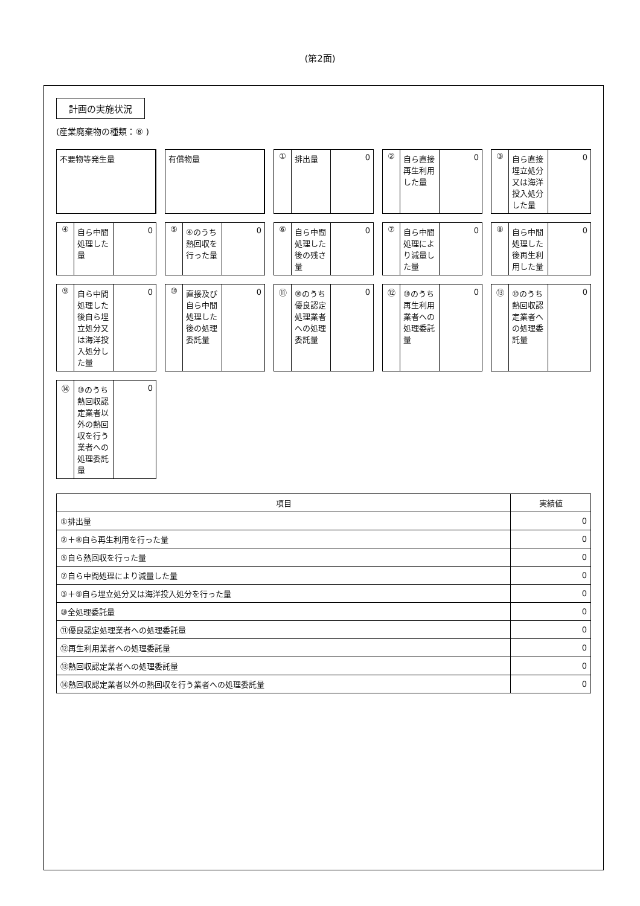(第2面)
計画の実施状況
(産業廃棄物の種類：⑧ )
不要物等発生量
有償物量
① 排出量 0
② 自ら直接再生利用した量 0
③ 自ら直接埋立処分又は海洋投入処分した量
0
④ 自ら中間処理した量 0
⑤ ④のうち熱回収を行った量 0
⑥ 自ら中間処理した後の残さ量 0
⑦ 自ら中間処理により減量した量 0
⑧ 自ら中間処理した後再生利用した量 0
⑨ 自ら中間処理した後自ら埋立処分又は海洋投入処分した量
0
⑩ 直接及び自ら中間処理した後の処理委託量
0
⑪ ⑩のうち優良認定処理業者への処理委託量
0
⑫ ⑩のうち再生利用業者への処理委託量 0
⑬ ⑩のうち熱回収認定業者への処理委託量 0
⑭ ⑩のうち熱回収認定業者以外の熱回収を行う業者への処理委託量
0
| 項目 | 実績値 |
| --- | --- |
| ①排出量 | 0 |
| ②＋⑧自ら再生利用を行った量 | 0 |
| ⑤自ら熱回収を行った量 | 0 |
| ⑦自ら中間処理により減量した量 | 0 |
| ③＋⑨自ら埋立処分又は海洋投入処分を行った量 | 0 |
| ⑩全処理委託量 | 0 |
| ⑪優良認定処理業者への処理委託量 | 0 |
| ⑫再生利用業者への処理委託量 | 0 |
| ⑬熱回収認定業者への処理委託量 | 0 |
| ⑭熱回収認定業者以外の熱回収を行う業者への処理委託量 | 0 |